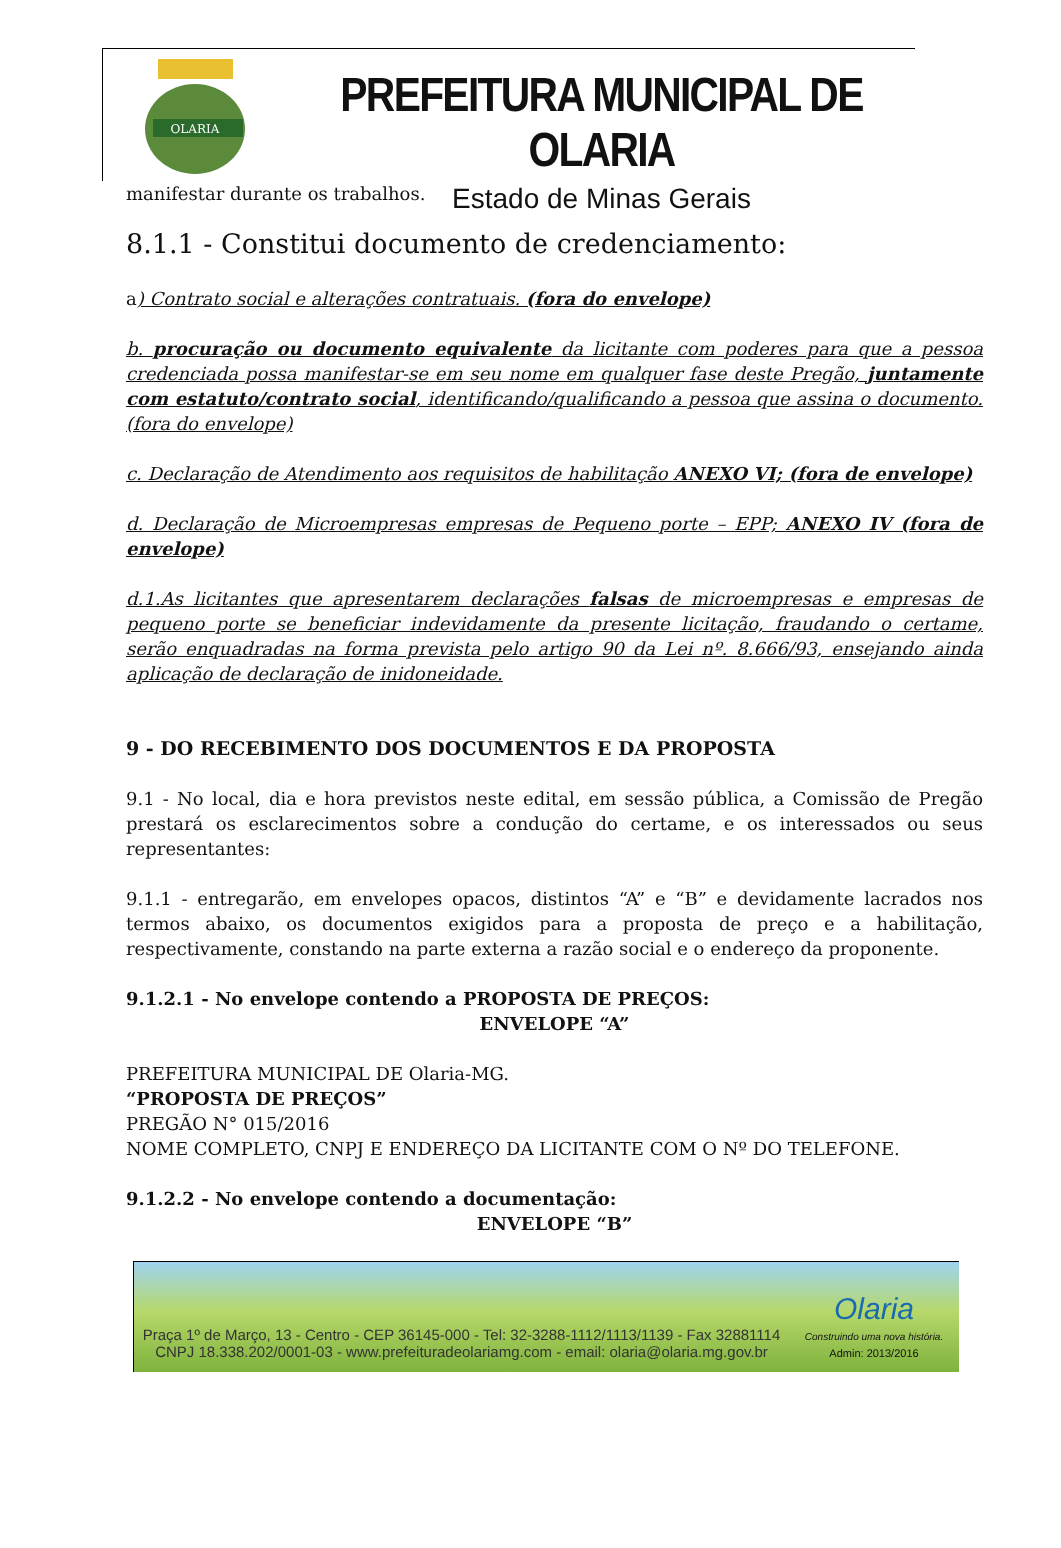OLARIA
PREFEITURA MUNICIPAL DE OLARIA
Estado de Minas Gerais
manifestar durante os trabalhos.
8.1.1 - Constitui documento de credenciamento:
a) Contrato social e alterações contratuais. (fora do envelope)
b. procuração ou documento equivalente da licitante com poderes para que a pessoa credenciada possa manifestar-se em seu nome em qualquer fase deste Pregão, juntamente com estatuto/contrato social, identificando/qualificando a pessoa que assina o documento. (fora do envelope)
c. Declaração de Atendimento aos requisitos de habilitação ANEXO VI; (fora de envelope)
d. Declaração de Microempresas empresas de Pequeno porte – EPP; ANEXO IV (fora de envelope)
d.1.As licitantes que apresentarem declarações falsas de microempresas e empresas de pequeno porte se beneficiar indevidamente da presente licitação, fraudando o certame, serão enquadradas na forma prevista pelo artigo 90 da Lei nº. 8.666/93, ensejando ainda aplicação de declaração de inidoneidade.
9 - DO RECEBIMENTO DOS DOCUMENTOS E DA PROPOSTA
9.1 - No local, dia e hora previstos neste edital, em sessão pública, a Comissão de Pregão prestará os esclarecimentos sobre a condução do certame, e os interessados ou seus representantes:
9.1.1 - entregarão, em envelopes opacos, distintos “A” e “B” e devidamente lacrados nos termos abaixo, os documentos exigidos para a proposta de preço e a habilitação, respectivamente, constando na parte externa a razão social e o endereço da proponente.
9.1.2.1 - No envelope contendo a PROPOSTA DE PREÇOS:
ENVELOPE “A”
PREFEITURA MUNICIPAL DE Olaria-MG.
“PROPOSTA DE PREÇOS”
PREGÃO N° 015/2016
NOME COMPLETO, CNPJ E ENDEREÇO DA LICITANTE COM O Nº DO TELEFONE.
9.1.2.2 - No envelope contendo a documentação:
ENVELOPE “B”
Praça 1º de Março, 13 - Centro - CEP 36145-000 - Tel: 32-3288-1112/1113/1139 - Fax 32881114
CNPJ 18.338.202/0001-03 - www.prefeituradeolariamg.com - email: olaria@olaria.mg.gov.br
Olaria
Construindo uma nova história.
Admin: 2013/2016